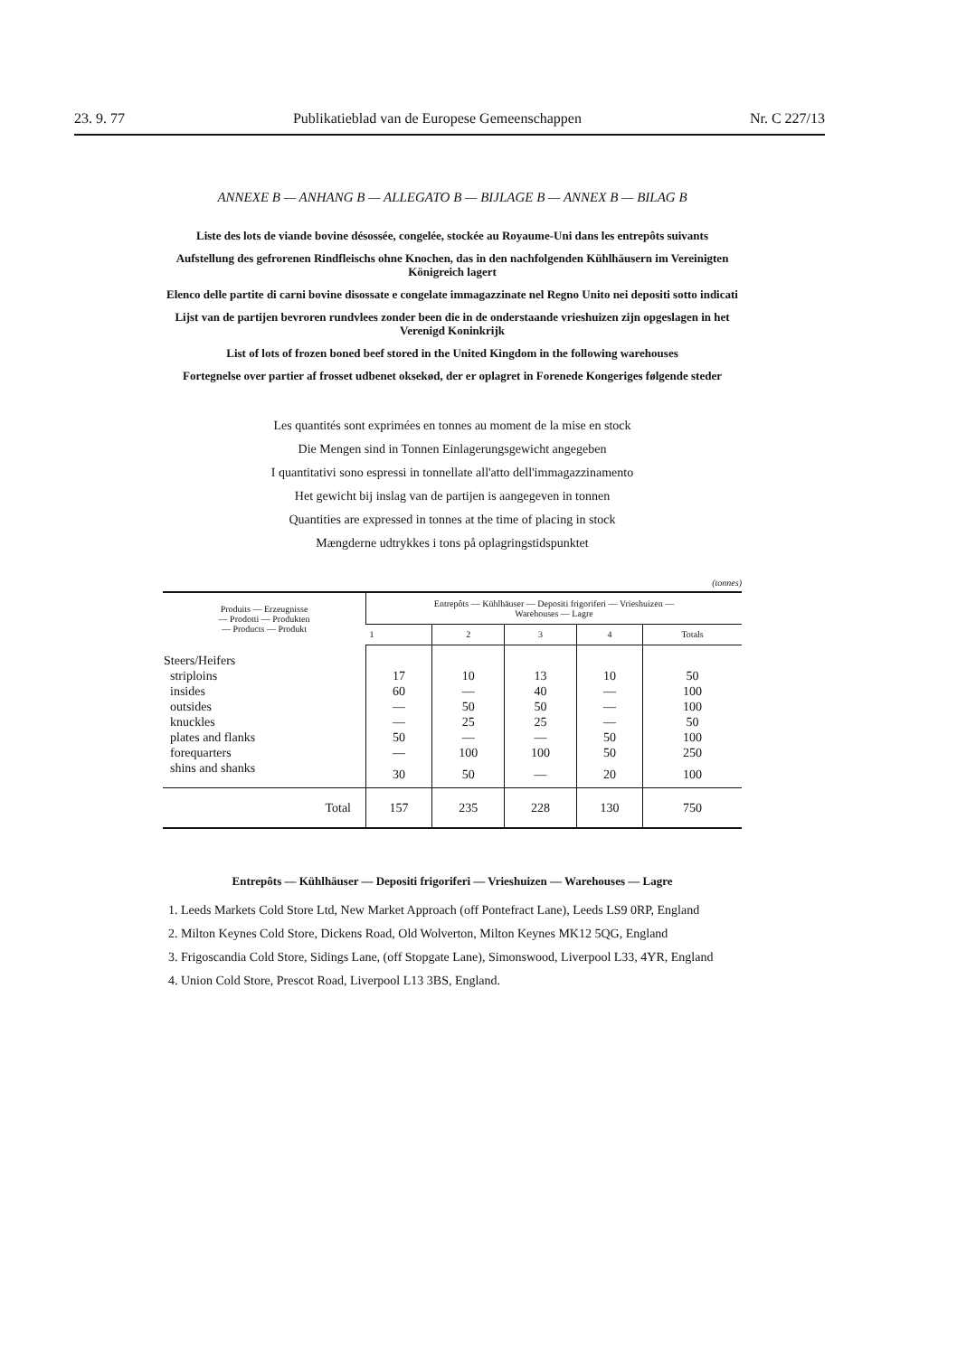23. 9. 77 Publikatieblad van de Europese Gemeenschappen Nr. C 227/13
ANNEXE B — ANHANG B — ALLEGATO B — BIJLAGE B — ANNEX B — BILAG B
Liste des lots de viande bovine désossée, congelée, stockée au Royaume-Uni dans les entrepôts suivants
Aufstellung des gefrorenen Rindfleischs ohne Knochen, das in den nachfolgenden Kühlhäusern im Vereinigten Königreich lagert
Elenco delle partite di carni bovine disossate e congelate immagazzinate nel Regno Unito nei depositi sotto indicati
Lijst van de partijen bevroren rundvlees zonder been die in de onderstaande vrieshuizen zijn opgeslagen in het Verenigd Koninkrijk
List of lots of frozen boned beef stored in the United Kingdom in the following warehouses
Fortegnelse over partier af frosset udbenet oksekød, der er oplagret in Forenede Kongeriges følgende steder
Les quantités sont exprimées en tonnes au moment de la mise en stock
Die Mengen sind in Tonnen Einlagerungsgewicht angegeben
I quantitativi sono espressi in tonnellate all'atto dell'immagazzinamento
Het gewicht bij inslag van de partijen is aangegeven in tonnen
Quantities are expressed in tonnes at the time of placing in stock
Mængderne udtrykkes i tons på oplagringstidspunktet
(tonnes)
| Produits — Erzeugnisse — Prodotti — Produkten — Products — Produkt | Entrepôts — Kühlhäuser — Depositi frigoriferi — Vrieshuizen — Warehouses — Lagre | | | | |
| --- | --- | --- | --- | --- | --- |
| | 1 | 2 | 3 | 4 | Totals |
| Steers/Heifers | | | | | |
| striploins | 17 | 10 | 13 | 10 | 50 |
| insides | 60 | — | 40 | — | 100 |
| outsides | — | 50 | 50 | — | 100 |
| knuckles | — | 25 | 25 | — | 50 |
| plates and flanks | 50 | — | — | 50 | 100 |
| forequarters | — | 100 | 100 | 50 | 250 |
| shins and shanks | 30 | 50 | — | 20 | 100 |
| Total | 157 | 235 | 228 | 130 | 750 |
Entrepôts — Kühlhäuser — Depositi frigoriferi — Vrieshuizen — Warehouses — Lagre
1. Leeds Markets Cold Store Ltd, New Market Approach (off Pontefract Lane), Leeds LS9 0RP, England
2. Milton Keynes Cold Store, Dickens Road, Old Wolverton, Milton Keynes MK12 5QG, England
3. Frigoscandia Cold Store, Sidings Lane, (off Stopgate Lane), Simonswood, Liverpool L33, 4YR, England
4. Union Cold Store, Prescot Road, Liverpool L13 3BS, England.